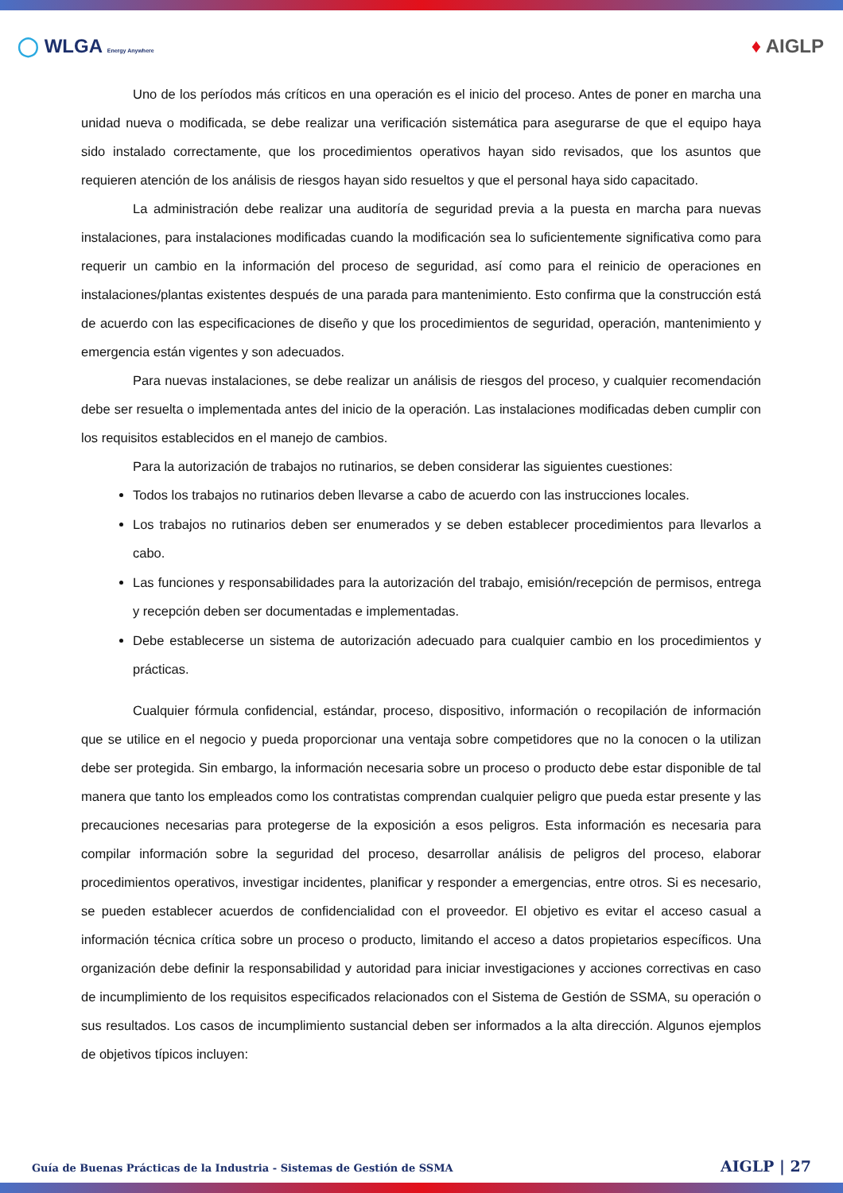◯ WLGA Energy Anywhere
♦ AIGLP
Uno de los períodos más críticos en una operación es el inicio del proceso. Antes de poner en marcha una unidad nueva o modificada, se debe realizar una verificación sistemática para asegurarse de que el equipo haya sido instalado correctamente, que los procedimientos operativos hayan sido revisados, que los asuntos que requieren atención de los análisis de riesgos hayan sido resueltos y que el personal haya sido capacitado.
La administración debe realizar una auditoría de seguridad previa a la puesta en marcha para nuevas instalaciones, para instalaciones modificadas cuando la modificación sea lo suficientemente significativa como para requerir un cambio en la información del proceso de seguridad, así como para el reinicio de operaciones en instalaciones/plantas existentes después de una parada para mantenimiento. Esto confirma que la construcción está de acuerdo con las especificaciones de diseño y que los procedimientos de seguridad, operación, mantenimiento y emergencia están vigentes y son adecuados.
Para nuevas instalaciones, se debe realizar un análisis de riesgos del proceso, y cualquier recomendación debe ser resuelta o implementada antes del inicio de la operación. Las instalaciones modificadas deben cumplir con los requisitos establecidos en el manejo de cambios.
Para la autorización de trabajos no rutinarios, se deben considerar las siguientes cuestiones:
Todos los trabajos no rutinarios deben llevarse a cabo de acuerdo con las instrucciones locales.
Los trabajos no rutinarios deben ser enumerados y se deben establecer procedimientos para llevarlos a cabo.
Las funciones y responsabilidades para la autorización del trabajo, emisión/recepción de permisos, entrega y recepción deben ser documentadas e implementadas.
Debe establecerse un sistema de autorización adecuado para cualquier cambio en los procedimientos y prácticas.
Cualquier fórmula confidencial, estándar, proceso, dispositivo, información o recopilación de información que se utilice en el negocio y pueda proporcionar una ventaja sobre competidores que no la conocen o la utilizan debe ser protegida. Sin embargo, la información necesaria sobre un proceso o producto debe estar disponible de tal manera que tanto los empleados como los contratistas comprendan cualquier peligro que pueda estar presente y las precauciones necesarias para protegerse de la exposición a esos peligros. Esta información es necesaria para compilar información sobre la seguridad del proceso, desarrollar análisis de peligros del proceso, elaborar procedimientos operativos, investigar incidentes, planificar y responder a emergencias, entre otros. Si es necesario, se pueden establecer acuerdos de confidencialidad con el proveedor. El objetivo es evitar el acceso casual a información técnica crítica sobre un proceso o producto, limitando el acceso a datos propietarios específicos. Una organización debe definir la responsabilidad y autoridad para iniciar investigaciones y acciones correctivas en caso de incumplimiento de los requisitos especificados relacionados con el Sistema de Gestión de SSMA, su operación o sus resultados. Los casos de incumplimiento sustancial deben ser informados a la alta dirección. Algunos ejemplos de objetivos típicos incluyen:
Guía de Buenas Prácticas de la Industria - Sistemas de Gestión de SSMA AIGLP | 27